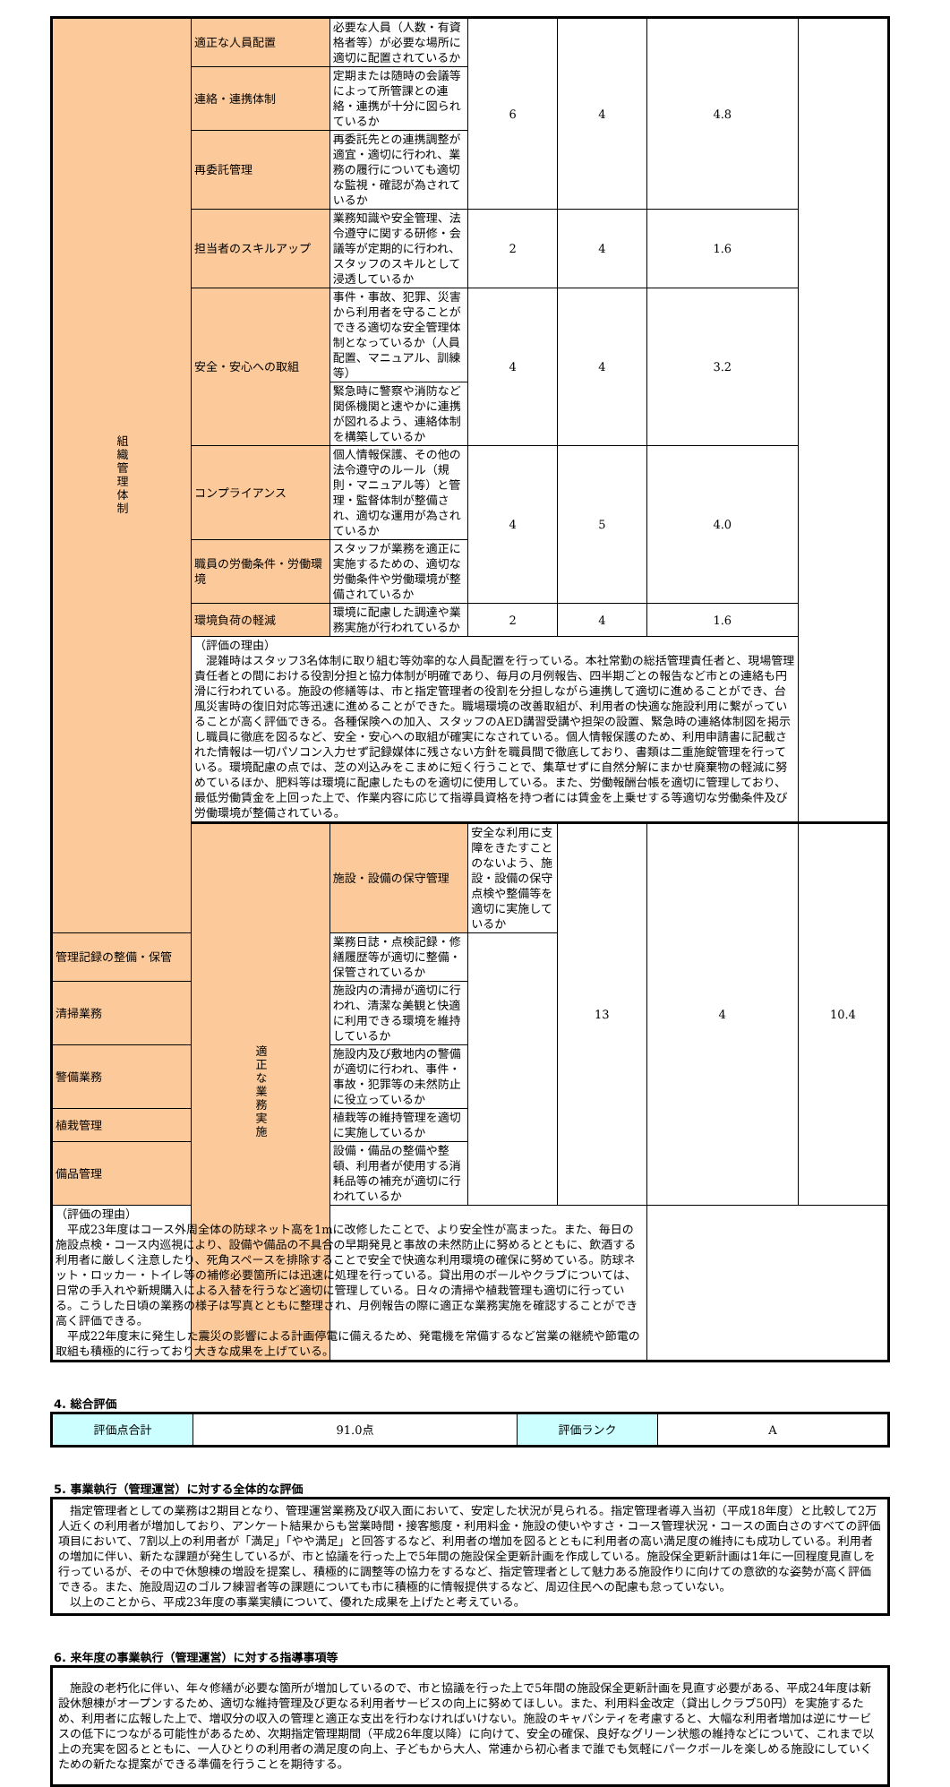| 組織管理体制 | 適正な人員配置 | 必要な人員（人数・有資格者等）が必要な場所に適切に配置されているか | 6 | 4 | 4.8 | |
| | 連絡・連携体制 | 定期または随時の会議等によって所管課との連絡・連携が十分に図られているか | | | | |
| | 再委託管理 | 再委託先との連携調整が適宜・適切に行われ、業務の履行についても適切な監視・確認が為されているか | | | | |
| | 担当者のスキルアップ | 業務知識や安全管理、法令遵守に関する研修・会議等が定期的に行われ、スタッフのスキルとして浸透しているか | 2 | 4 | 1.6 | |
| | 安全・安心への取組 | 事件・事故、犯罪、災害から利用者を守ることができる適切な安全管理体制となっているか（人員配置、マニュアル、訓練等） | 4 | 4 | 3.2 | |
| | | 緊急時に警察や消防など関係機関と速やかに連携が図れるよう、連絡体制を構築しているか | | | | |
| | コンプライアンス | 個人情報保護、その他の法令遵守のルール（規則・マニュアル等）と管理・監督体制が整備され、適切な運用が為されているか | 4 | 5 | 4.0 | |
| | 職員の労働条件・労働環境 | スタッフが業務を適正に実施するための、適切な労働条件や労働環境が整備されているか | | | | |
| | 環境負荷の軽減 | 環境に配慮した調達や業務実施が行われているか | 2 | 4 | 1.6 | |
| | （評価の理由） 混雑時はスタッフ3名体制に取り組む等効率的な人員配置を行っている。本社常勤の総括管理責任者と、現場管理責任者との間における役割分担と協力体制が明確であり、毎月の月例報告、四半期ごとの報告など市との連絡も円滑に行われている。施設の修繕等は、市と指定管理者の役割を分担しながら連携して適切に進めることができ、台風災害時の復旧対応等迅速に進めることができた。職場環境の改善取組が、利用者の快適な施設利用に繋がっていることが高く評価できる。各種保険への加入、スタッフのAED講習受講や担架の設置、緊急時の連絡体制図を掲示し職員に徹底を図るなど、安全・安心への取組が確実になされている。個人情報保護のため、利用申請書に記載された情報は一切パソコン入力せず記録媒体に残さない方針を職員間で徹底しており、書類は二重施錠管理を行っている。環境配慮の点では、芝の刈込みをこまめに短く行うことで、集草せずに自然分解にまかせ廃棄物の軽減に努めているほか、肥料等は環境に配慮したものを適切に使用している。また、労働報酬台帳を適切に管理しており、最低労働賃金を上回った上で、作業内容に応じて指導員資格を持つ者には賃金を上乗せする等適切な労働条件及び労働環境が整備されている。 | | | | | |
| | 適正な業務実施 | 施設・設備の保守管理 | 安全な利用に支障をきたすことのないよう、施設・設備の保守点検や整備等を適切に実施しているか | 13 | 4 | 10.4 |
| 管理記録の整備・保管 | | 業務日誌・点検記録・修繕履歴等が適切に整備・保管されているか | | | | |
| 清掃業務 | | 施設内の清掃が適切に行われ、清潔な美観と快適に利用できる環境を維持しているか | | | | |
| 警備業務 | | 施設内及び敷地内の警備が適切に行われ、事件・事故・犯罪等の未然防止に役立っているか | | | | |
| 植栽管理 | | 植栽等の維持管理を適切に実施しているか | | | | |
| 備品管理 | | 設備・備品の整備や整頓、利用者が使用する消耗品等の補充が適切に行われているか | | | | |
| （評価の理由） 平成23年度はコース外周全体の防球ネット高を1mに改修したことで、より安全性が高まった。また、毎日の施設点検・コース内巡視により、設備や備品の不具合の早期発見と事故の未然防止に努めるとともに、飲酒する利用者に厳しく注意したり、死角スペースを排除することで安全で快適な利用環境の確保に努めている。防球ネット・ロッカー・トイレ等の補修必要箇所には迅速に処理を行っている。貸出用のボールやクラブについては、日常の手入れや新規購入による入替を行うなど適切に管理している。日々の清掃や植栽管理も適切に行っている。こうした日頃の業務の様子は写真とともに整理され、月例報告の際に適正な業務実施を確認することができ高く評価できる。 平成22年度末に発生した震災の影響による計画停電に備えるため、発電機を常備するなど営業の継続や節電の取組も積極的に行っており大きな成果を上げている。 | | | | | | |
4. 総合評価
| 評価点合計 | 91.0点 | 評価ランク | A |
5. 事業執行（管理運営）に対する全体的な評価
　指定管理者としての業務は2期目となり、管理運営業務及び収入面において、安定した状況が見られる。指定管理者導入当初（平成18年度）と比較して2万人近くの利用者が増加しており、アンケート結果からも営業時間・接客態度・利用料金・施設の使いやすさ・コース管理状況・コースの面白さのすべての評価項目において、7割以上の利用者が「満足」「やや満足」と回答するなど、利用者の増加を図るとともに利用者の高い満足度の維持にも成功している。利用者の増加に伴い、新たな課題が発生しているが、市と協議を行った上で5年間の施設保全更新計画を作成している。施設保全更新計画は1年に一回程度見直しを行っているが、その中で休憩棟の増設を提案し、積極的に調整等の協力をするなど、指定管理者として魅力ある施設作りに向けての意欲的な姿勢が高く評価できる。また、施設周辺のゴルフ練習者等の課題についても市に積極的に情報提供するなど、周辺住民への配慮も怠っていない。
　以上のことから、平成23年度の事業実績について、優れた成果を上げたと考えている。
6. 来年度の事業執行（管理運営）に対する指導事項等
　施設の老朽化に伴い、年々修繕が必要な箇所が増加しているので、市と協議を行った上で5年間の施設保全更新計画を見直す必要がある、平成24年度は新設休憩棟がオープンするため、適切な維持管理及び更なる利用者サービスの向上に努めてほしい。また、利用料金改定（貸出しクラブ50円）を実施するため、利用者に広報した上で、増収分の収入の管理と適正な支出を行わなければいけない。施設のキャパシティを考慮すると、大幅な利用者増加は逆にサービスの低下につながる可能性があるため、次期指定管理期間（平成26年度以降）に向けて、安全の確保、良好なグリーン状態の維持などについて、これまで以上の充実を図るとともに、一人ひとりの利用者の満足度の向上、子どもから大人、常連から初心者まで誰でも気軽にパークボールを楽しめる施設にしていくための新たな提案ができる準備を行うことを期待する。